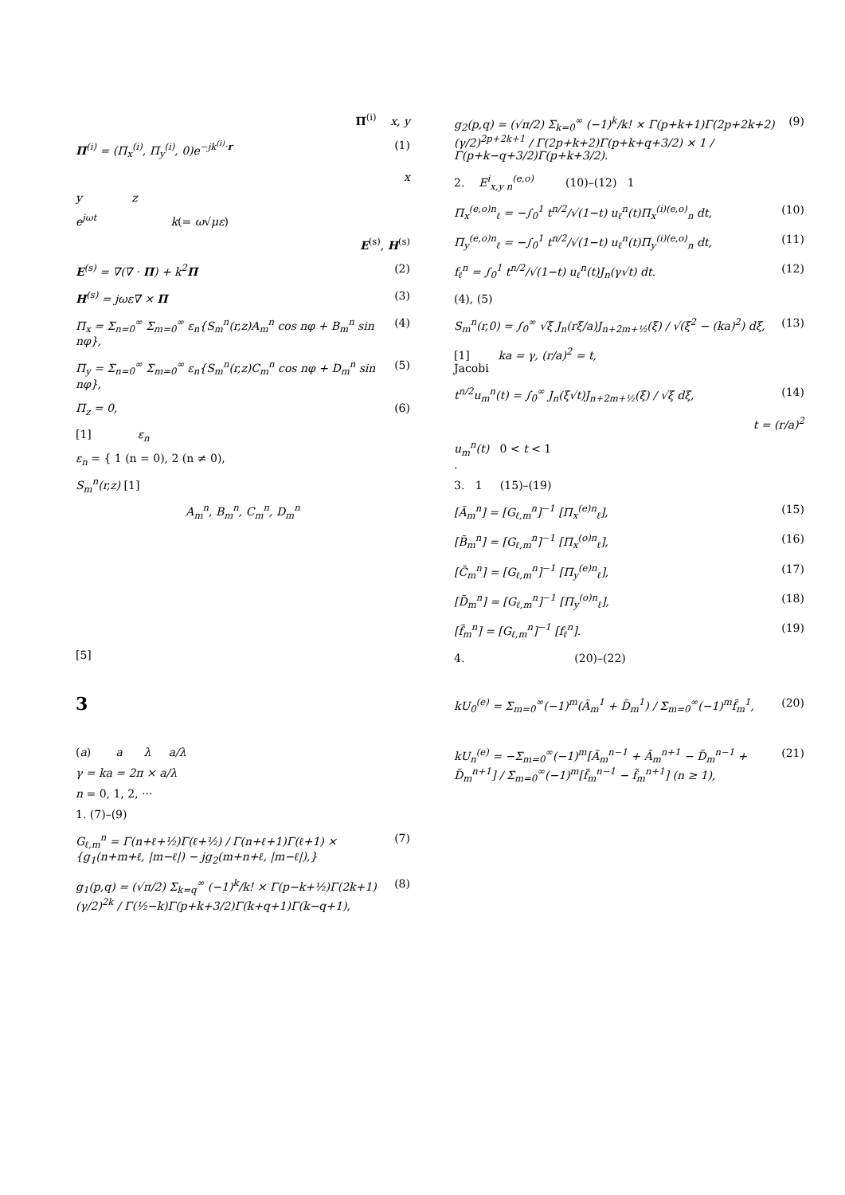Π<sup>(i)</sup> x, y
Π<sup>(i)</sup> = (Π<sub>x</sub><sup>(i)</sup>, Π<sub>y</sub><sup>(i)</sup>, 0)e<sup>−jk<sup>(i)</sup>·r</sup> (1)
x
y z
e<sup>jωt</sup> k(= ω√με)
E<sup>(s)</sup>, H<sup>(s)</sup>
E<sup>(s)</sup> = ∇(∇ · Π) + k<sup>2</sup>Π (2)
H<sup>(s)</sup> = jωε∇ × Π (3)
Π<sub>x</sub> = Σ<sub>n=0</sub><sup>∞</sup> Σ<sub>m=0</sub><sup>∞</sup> ε<sub>n</sub>{S<sub>m</sub><sup>n</sup>(r,z)A<sub>m</sub><sup>n</sup> cos nφ + B<sub>m</sub><sup>n</sup> sin nφ}, (4)
Π<sub>y</sub> = Σ<sub>n=0</sub><sup>∞</sup> Σ<sub>m=0</sub><sup>∞</sup> ε<sub>n</sub>{S<sub>m</sub><sup>n</sup>(r,z)C<sub>m</sub><sup>n</sup> cos nφ + D<sub>m</sub><sup>n</sup> sin nφ}, (5)
Π<sub>z</sub> = 0, (6)
[1] ε<sub>n</sub>
ε<sub>n</sub> = { 1 (n = 0), 2 (n ≠ 0),
S<sub>m</sub><sup>n</sup>(r,z) [1]
A<sub>m</sub><sup>n</sup>, B<sub>m</sub><sup>n</sup>, C<sub>m</sub><sup>n</sup>, D<sub>m</sub><sup>n</sup>
[5]
3
(a) a λ a/λ
γ = ka = 2π × a/λ
n = 0, 1, 2, ···
1. (7)–(9)
G<sub>ℓ,m</sub><sup>n</sup> = Γ(n+ℓ+½)Γ(ℓ+½) / Γ(n+ℓ+1)Γ(ℓ+1) × {g<sub>1</sub>(n+m+ℓ, |m−ℓ|) − jg<sub>2</sub>(m+n+ℓ, |m−ℓ|),} (7)
g<sub>1</sub>(p,q) = (√π/2) Σ<sub>k=q</sub><sup>∞</sup> (−1)<sup>k</sup>/k! × Γ(p−k+½)Γ(2k+1)(γ/2)<sup>2k</sup> / Γ(½−k)Γ(p+k+3/2)Γ(k+q+1)Γ(k−q+1), (8)
g<sub>2</sub>(p,q) = (√π/2) Σ<sub>k=0</sub><sup>∞</sup> (−1)<sup>k</sup>/k! × Γ(p+k+1)Γ(2p+2k+2)(γ/2)<sup>2p+2k+1</sup> / Γ(2p+k+2)Γ(p+k+q+3/2) × 1 / Γ(p+k−q+3/2)Γ(p+k+3/2). (9)
2. E<sup>i</sup><sub>x,y n</sub><sup>(e,o)</sup> (10)–(12) 1
Π<sub>x</sub><sup>(e,o)n</sup><sub>ℓ</sub> = −∫<sub>0</sub><sup>1</sup> t<sup>n/2</sup>/√(1−t) u<sub>ℓ</sub><sup>n</sup>(t)Π<sub>x</sub><sup>(i)(e,o)</sup><sub>n</sub> dt, (10)
Π<sub>y</sub><sup>(e,o)n</sup><sub>ℓ</sub> = −∫<sub>0</sub><sup>1</sup> t<sup>n/2</sup>/√(1−t) u<sub>ℓ</sub><sup>n</sup>(t)Π<sub>y</sub><sup>(i)(e,o)</sup><sub>n</sub> dt, (11)
f<sub>ℓ</sub><sup>n</sup> = ∫<sub>0</sub><sup>1</sup> t<sup>n/2</sup>/√(1−t) u<sub>ℓ</sub><sup>n</sup>(t)J<sub>n</sub>(γ√t) dt. (12)
(4), (5)
S<sub>m</sub><sup>n</sup>(r,0) = ∫<sub>0</sub><sup>∞</sup> √ξ J<sub>n</sub>(rξ/a)J<sub>n+2m+½</sub>(ξ) / √(ξ<sup>2</sup> − (ka)<sup>2</sup>) dξ, (13)
[1] ka = γ, (r/a)<sup>2</sup> = t,
Jacobi
t<sup>n/2</sup>u<sub>m</sub><sup>n</sup>(t) = ∫<sub>0</sub><sup>∞</sup> J<sub>n</sub>(ξ√t)J<sub>n+2m+½</sub>(ξ) / √ξ dξ, (14)
t = (r/a)<sup>2</sup>
u<sub>m</sub><sup>n</sup>(t) 0 < t < 1
.
3. 1 (15)–(19)
[Ã<sub>m</sub><sup>n</sup>] = [G<sub>ℓ,m</sub><sup>n</sup>]<sup>−1</sup> [Π<sub>x</sub><sup>(e)n</sup><sub>ℓ</sub>], (15)
[B̃<sub>m</sub><sup>n</sup>] = [G<sub>ℓ,m</sub><sup>n</sup>]<sup>−1</sup> [Π<sub>x</sub><sup>(o)n</sup><sub>ℓ</sub>], (16)
[C̃<sub>m</sub><sup>n</sup>] = [G<sub>ℓ,m</sub><sup>n</sup>]<sup>−1</sup> [Π<sub>y</sub><sup>(e)n</sup><sub>ℓ</sub>], (17)
[D̃<sub>m</sub><sup>n</sup>] = [G<sub>ℓ,m</sub><sup>n</sup>]<sup>−1</sup> [Π<sub>y</sub><sup>(o)n</sup><sub>ℓ</sub>], (18)
[f̃<sub>m</sub><sup>n</sup>] = [G<sub>ℓ,m</sub><sup>n</sup>]<sup>−1</sup> [f<sub>ℓ</sub><sup>n</sup>]. (19)
4. (20)–(22)
kU<sub>0</sub><sup>(e)</sup> = Σ<sub>m=0</sub><sup>∞</sup>(−1)<sup>m</sup>(Ã<sub>m</sub><sup>1</sup> + D̃<sub>m</sub><sup>1</sup>) / Σ<sub>m=0</sub><sup>∞</sup>(−1)<sup>m</sup>f̃<sub>m</sub><sup>1</sup>, (20)
kU<sub>n</sub><sup>(e)</sup> = −Σ<sub>m=0</sub><sup>∞</sup>(−1)<sup>m</sup>[Ã<sub>m</sub><sup>n−1</sup> + Ã<sub>m</sub><sup>n+1</sup> − D̃<sub>m</sub><sup>n−1</sup> + D̃<sub>m</sub><sup>n+1</sup>] / Σ<sub>m=0</sub><sup>∞</sup>(−1)<sup>m</sup>[f̃<sub>m</sub><sup>n−1</sup> − f̃<sub>m</sub><sup>n+1</sup>] (n ≥ 1), (21)